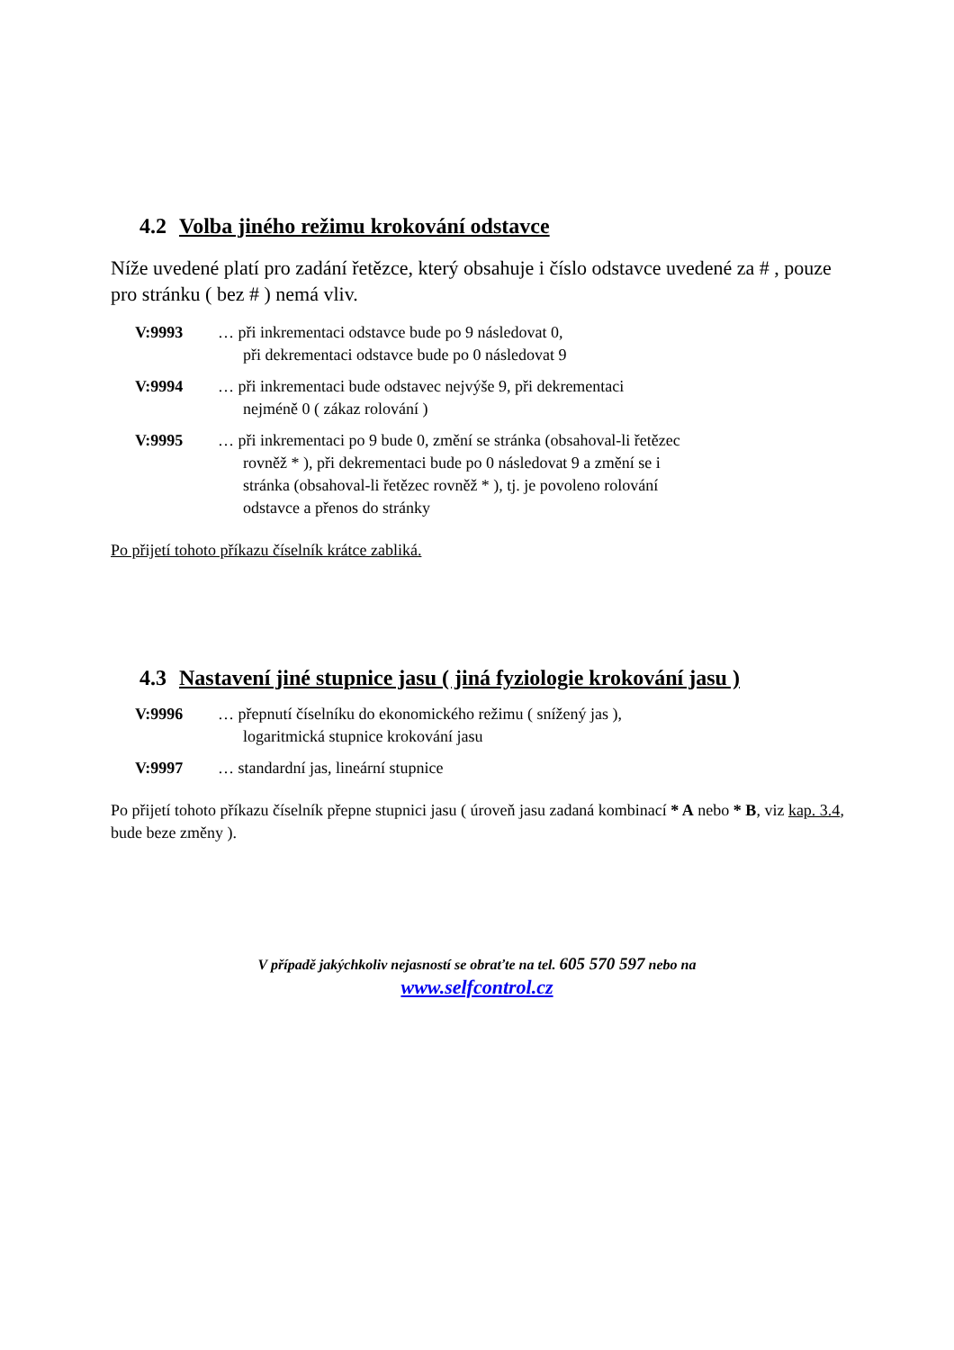4.2 Volba jiného režimu krokování odstavce
Níže uvedené platí pro zadání řetězce, který obsahuje i číslo odstavce uvedené za # , pouze pro stránku ( bez # ) nemá vliv.
V:9993 … při inkrementaci odstavce bude po 9 následovat 0,
při dekrementaci odstavce bude po 0 následovat 9
V:9994 … při inkrementaci bude odstavec nejvýše 9, při dekrementaci
nejméně 0 ( zákaz rolování )
V:9995 … při inkrementaci po 9 bude 0, změní se stránka (obsahoval-li řetězec
rovněž * ), při dekrementaci bude po 0 následovat 9 a změní se i
stránka (obsahoval-li řetězec rovněž * ), tj. je povoleno rolování
odstavce a přenos do stránky
Po přijetí tohoto příkazu číselník krátce zabliká.
4.3 Nastavení jiné stupnice jasu ( jiná fyziologie krokování jasu )
V:9996 … přepnutí číselníku do ekonomického režimu ( snížený jas ),
logaritmická stupnice krokování jasu
V:9997 … standardní jas, lineární stupnice
Po přijetí tohoto příkazu číselník přepne stupnici jasu ( úroveň jasu zadaná kombinací * A nebo * B, viz kap. 3.4, bude beze změny ).
V případě jakýchkoliv nejasností se obraťte na tel. 605 570 597 nebo na
www.selfcontrol.cz